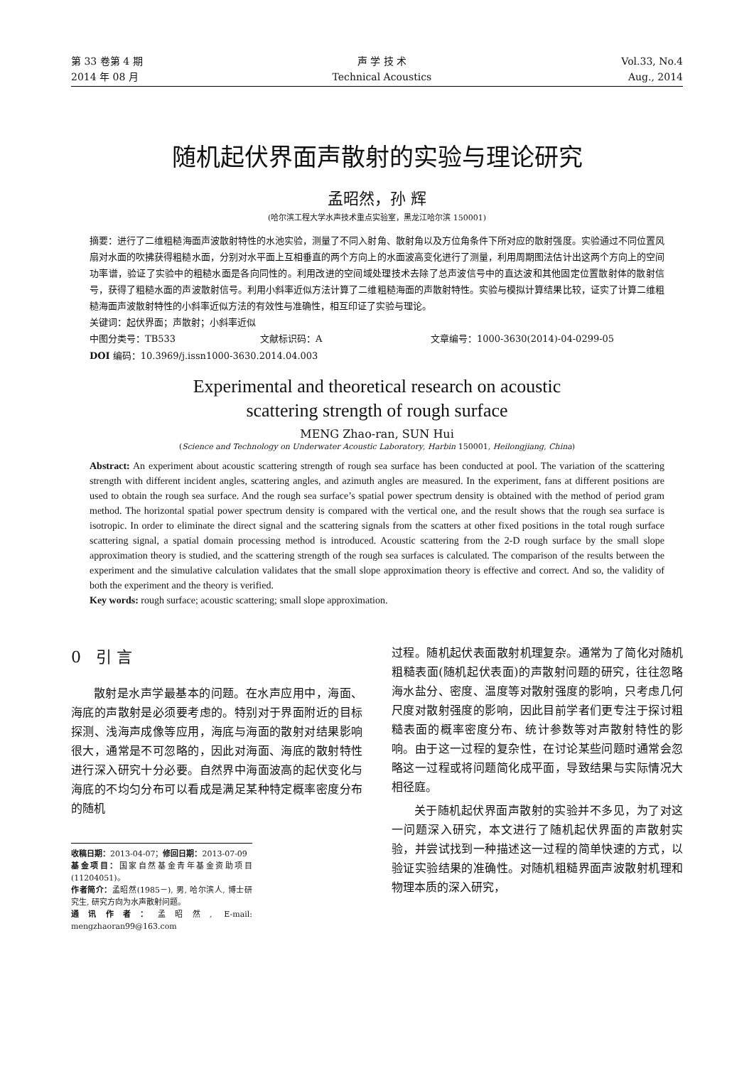第 33 卷第 4 期
2014 年 08 月
声 学 技 术
Technical Acoustics
Vol.33, No.4
Aug., 2014
随机起伏界面声散射的实验与理论研究
孟昭然，孙 辉
(哈尔滨工程大学水声技术重点实验室，黑龙江哈尔滨 150001)
摘要：进行了二维粗糙海面声波散射特性的水池实验，测量了不同入射角、散射角以及方位角条件下所对应的散射强度。实验通过不同位置风扇对水面的吹拂获得粗糙水面，分别对水平面上互相垂直的两个方向上的水面波高变化进行了测量，利用周期图法估计出这两个方向上的空间功率谱，验证了实验中的粗糙水面是各向同性的。利用改进的空间域处理技术去除了总声波信号中的直达波和其他固定位置散射体的散射信号，获得了粗糙水面的声波散射信号。利用小斜率近似方法计算了二维粗糙海面的声散射特性。实验与模拟计算结果比较，证实了计算二维粗糙海面声波散射特性的小斜率近似方法的有效性与准确性，相互印证了实验与理论。
关键词：起伏界面；声散射；小斜率近似
中图分类号：TB533 文献标识码：A 文章编号：1000-3630(2014)-04-0299-05
DOI 编码：10.3969/j.issn1000-3630.2014.04.003
Experimental and theoretical research on acoustic
scattering strength of rough surface
MENG Zhao-ran, SUN Hui
(Science and Technology on Underwater Acoustic Laboratory, Harbin 150001, Heilongjiang, China)
Abstract: An experiment about acoustic scattering strength of rough sea surface has been conducted at pool. The variation of the scattering strength with different incident angles, scattering angles, and azimuth angles are measured. In the experiment, fans at different positions are used to obtain the rough sea surface. And the rough sea surface’s spatial power spectrum density is obtained with the method of period gram method. The horizontal spatial power spectrum density is compared with the vertical one, and the result shows that the rough sea surface is isotropic. In order to eliminate the direct signal and the scattering signals from the scatters at other fixed positions in the total rough surface scattering signal, a spatial domain processing method is introduced. Acoustic scattering from the 2-D rough surface by the small slope approximation theory is studied, and the scattering strength of the rough sea surfaces is calculated. The comparison of the results between the experiment and the simulative calculation validates that the small slope approximation theory is effective and correct. And so, the validity of both the experiment and the theory is verified.
Key words: rough surface; acoustic scattering; small slope approximation.
0 引 言
散射是水声学最基本的问题。在水声应用中，海面、海底的声散射是必须要考虑的。特别对于界面附近的目标探测、浅海声成像等应用，海底与海面的散射对结果影响很大，通常是不可忽略的，因此对海面、海底的散射特性进行深入研究十分必要。自然界中海面波高的起伏变化与海底的不均匀分布可以看成是满足某种特定概率密度分布的随机
收稿日期：2013-04-07；修回日期：2013-07-09
基金项目：国家自然基金青年基金资助项目(11204051)。
作者简介：孟昭然(1985－), 男, 哈尔滨人, 博士研究生, 研究方向为水声散射问题。
通讯作者：孟昭然, E-mail: mengzhaoran99@163.com
过程。随机起伏表面散射机理复杂。通常为了简化对随机粗糙表面(随机起伏表面)的声散射问题的研究，往往忽略海水盐分、密度、温度等对散射强度的影响，只考虑几何尺度对散射强度的影响，因此目前学者们更专注于探讨粗糙表面的概率密度分布、统计参数等对声散射特性的影响。由于这一过程的复杂性，在讨论某些问题时通常会忽略这一过程或将问题简化成平面，导致结果与实际情况大相径庭。
关于随机起伏界面声散射的实验并不多见，为了对这一问题深入研究，本文进行了随机起伏界面的声散射实验，并尝试找到一种描述这一过程的简单快速的方式，以验证实验结果的准确性。对随机粗糙界面声波散射机理和物理本质的深入研究，